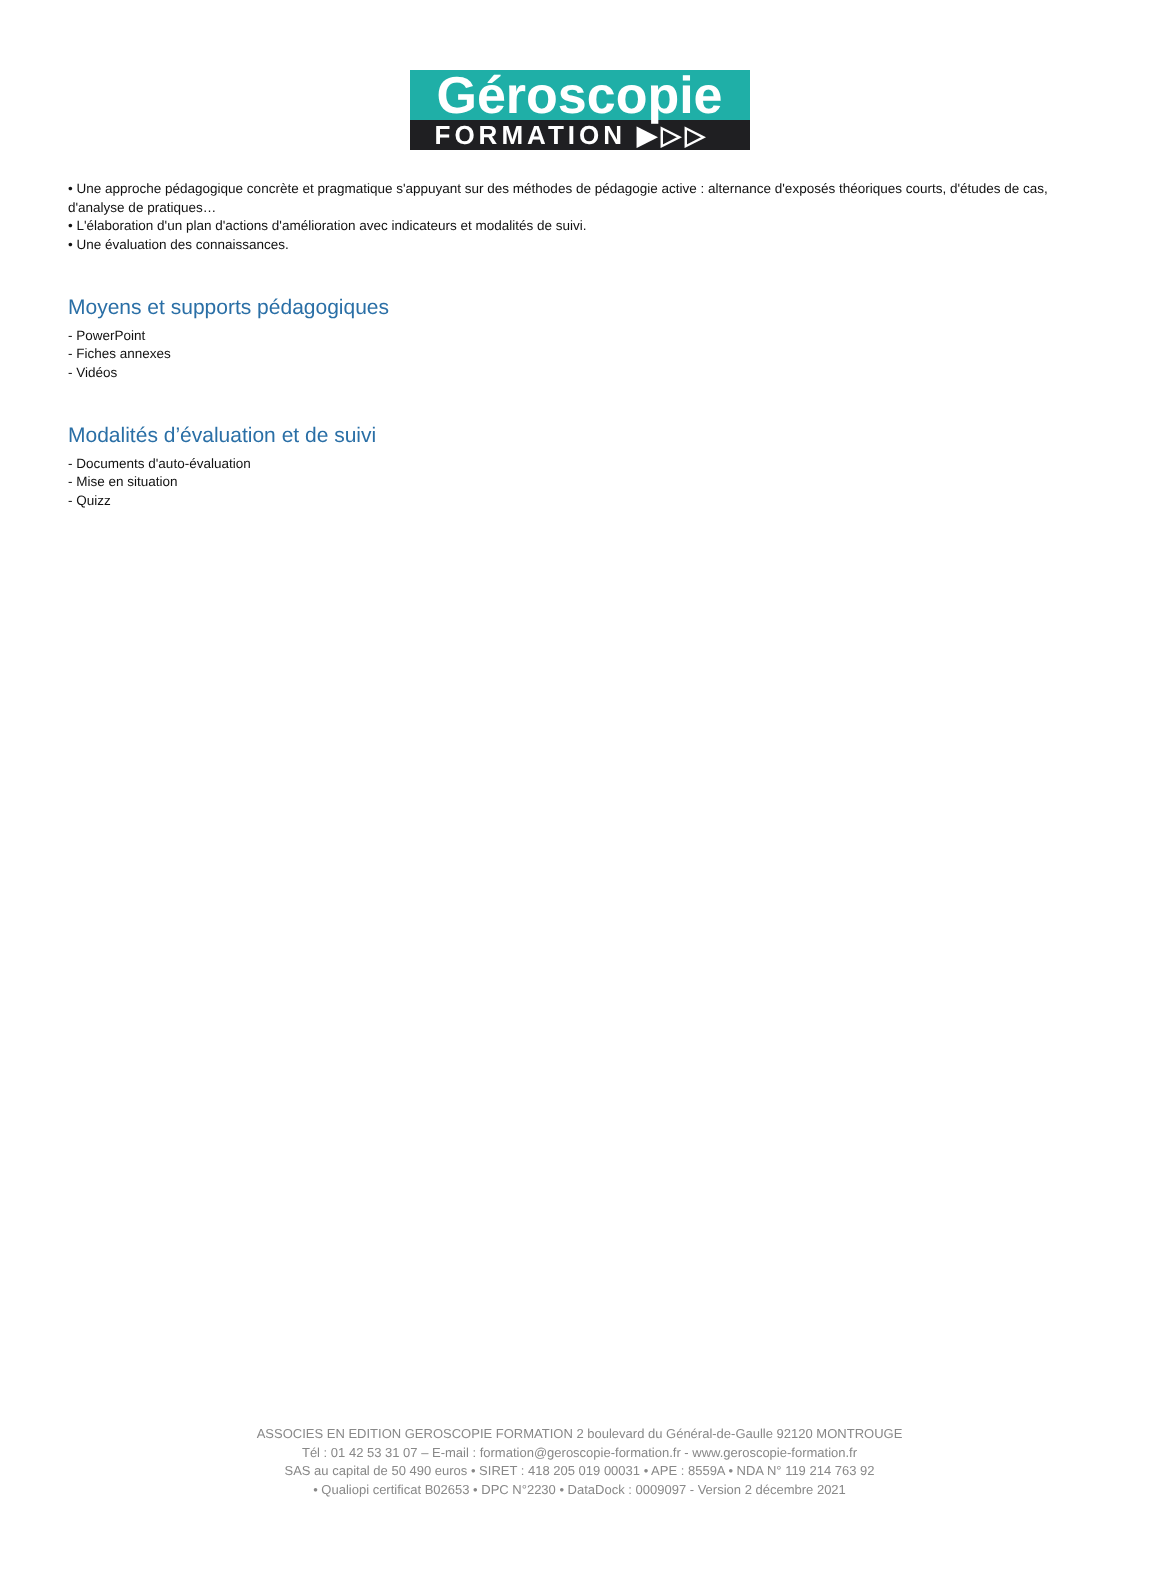Géroscopie
FORMATION ▶▷▷
• Une approche pédagogique concrète et pragmatique s'appuyant sur des méthodes de pédagogie active : alternance d'exposés théoriques courts, d'études de cas, d'analyse de pratiques…
• L'élaboration d'un plan d'actions d'amélioration avec indicateurs et modalités de suivi.
• Une évaluation des connaissances.
Moyens et supports pédagogiques
- PowerPoint
- Fiches annexes
- Vidéos
Modalités d’évaluation et de suivi
- Documents d'auto-évaluation
- Mise en situation
- Quizz
ASSOCIES EN EDITION GEROSCOPIE FORMATION 2 boulevard du Général-de-Gaulle 92120 MONTROUGE
Tél : 01 42 53 31 07 – E-mail : formation@geroscopie-formation.fr - www.geroscopie-formation.fr
SAS au capital de 50 490 euros • SIRET : 418 205 019 00031 • APE : 8559A • NDA N° 119 214 763 92
• Qualiopi certificat B02653 • DPC N°2230 • DataDock : 0009097 - Version 2 décembre 2021